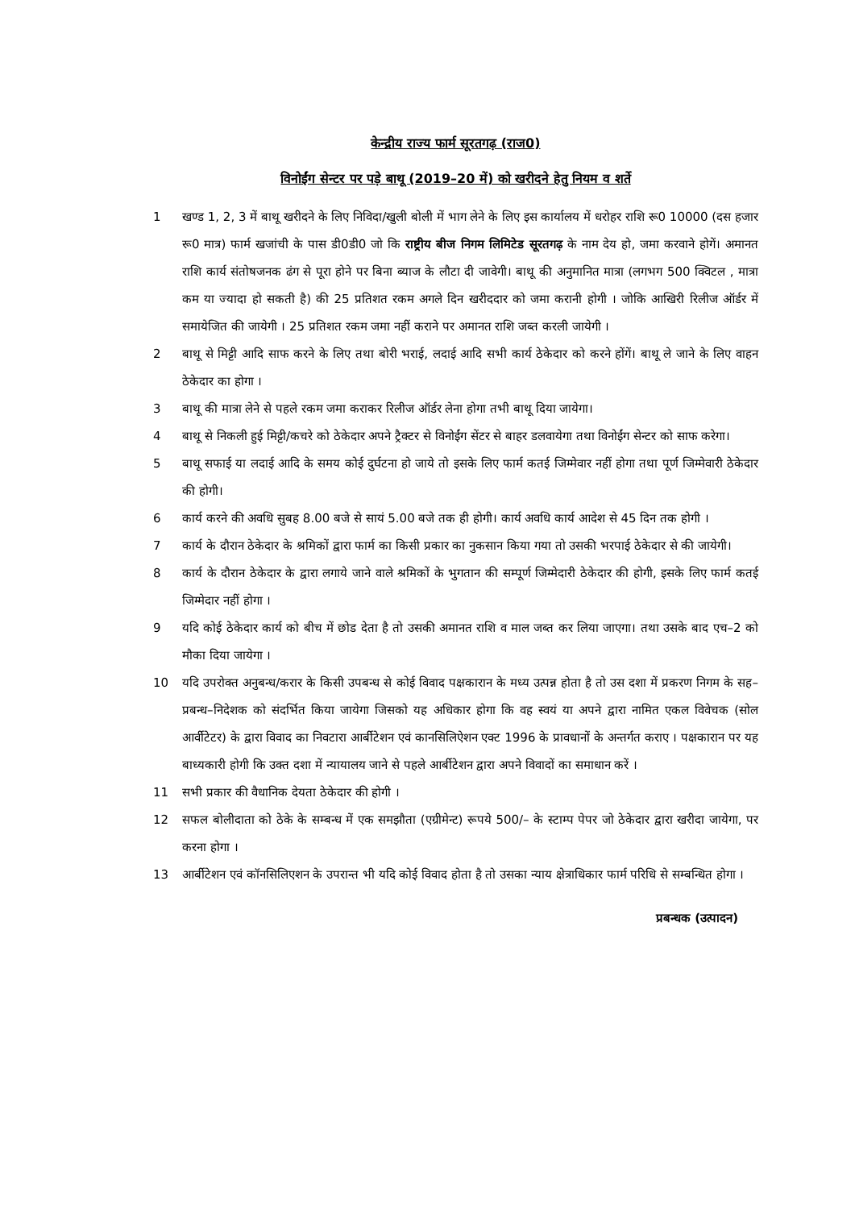केन्द्रीय राज्य फार्म सूरतगढ़ (राज0)
विनोईंग सेन्टर पर पड़े बाथू (2019–20 में) को खरीदने हेतु नियम व शर्ते
1 खण्ड 1, 2, 3 में बाथू खरीदने के लिए निविदा/खुली बोली में भाग लेने के लिए इस कार्यालय में धरोहर राशि रू0 10000 (दस हजार रू0 मात्र) फार्म खजांची के पास डी0डी0 जो कि राष्ट्रीय बीज निगम लिमिटेड सूरतगढ़ के नाम देय हो, जमा करवाने होगें। अमानत राशि कार्य संतोषजनक ढंग से पूरा होने पर बिना ब्याज के लौटा दी जावेगी। बाथू की अनुमानित मात्रा (लगभग 500 क्विटल , मात्रा कम या ज्यादा हो सकती है) की 25 प्रतिशत रकम अगले दिन खरीददार को जमा करानी होगी । जोकि आखिरी रिलीज ऑर्डर में समायेजित की जायेगी । 25 प्रतिशत रकम जमा नहीं कराने पर अमानत राशि जब्त करली जायेगी ।
2 बाथू से मिट्टी आदि साफ करने के लिए तथा बोरी भराई, लदाई आदि सभी कार्य ठेकेदार को करने होंगें। बाथू ले जाने के लिए वाहन ठेकेदार का होगा ।
3 बाथू की मात्रा लेने से पहले रकम जमा कराकर रिलीज ऑर्डर लेना होगा तभी बाथू दिया जायेगा।
4 बाथू से निकली हुई मिट्टी/कचरे को ठेकेदार अपने ट्रैक्टर से विनोईंग सेंटर से बाहर डलवायेगा तथा विनोईंग सेन्टर को साफ करेगा।
5 बाथू सफाई या लदाई आदि के समय कोई दुर्घटना हो जाये तो इसके लिए फार्म कतई जिम्मेवार नहीं होगा तथा पूर्ण जिम्मेवारी ठेकेदार की होगी।
6 कार्य करने की अवधि सुबह 8.00 बजे से सायं 5.00 बजे तक ही होगी। कार्य अवधि कार्य आदेश से 45 दिन तक होगी ।
7 कार्य के दौरान ठेकेदार के श्रमिकों द्वारा फार्म का किसी प्रकार का नुकसान किया गया तो उसकी भरपाई ठेकेदार से की जायेगी।
8 कार्य के दौरान ठेकेदार के द्वारा लगाये जाने वाले श्रमिकों के भुगतान की सम्पूर्ण जिम्मेदारी ठेकेदार की होगी, इसके लिए फार्म कतई जिम्मेदार नहीं होगा ।
9 यदि कोई ठेकेदार कार्य को बीच में छोड देता है तो उसकी अमानत राशि व माल जब्त कर लिया जाएगा। तथा उसके बाद एच–2 को मौका दिया जायेगा ।
10 यदि उपरोक्त अनुबन्ध/करार के किसी उपबन्ध से कोई विवाद पक्षकारान के मध्य उत्पन्न होता है तो उस दशा में प्रकरण निगम के सह–प्रबन्ध–निदेशक को संदर्भित किया जायेगा जिसको यह अधिकार होगा कि वह स्वयं या अपने द्वारा नामित एकल विवेचक (सोल आर्वीटेटर) के द्वारा विवाद का निवटारा आर्बीटेशन एवं कानसिलिऐशन एक्ट 1996 के प्रावधानों के अन्तर्गत कराए । पक्षकारान पर यह बाध्यकारी होगी कि उक्त दशा में न्यायालय जाने से पहले आर्बीटेशन द्वारा अपने विवादों का समाधान करें ।
11 सभी प्रकार की वैधानिक देयता ठेकेदार की होगी ।
12 सफल बोलीदाता को ठेके के सम्बन्ध में एक समझौता (एग्रीमेन्ट) रूपये 500/– के स्टाम्प पेपर जो ठेकेदार द्वारा खरीदा जायेगा, पर करना होगा ।
13 आर्बीटेशन एवं कॉनसिलिएशन के उपरान्त भी यदि कोई विवाद होता है तो उसका न्याय क्षेत्राधिकार फार्म परिधि से सम्बन्धित होगा ।
प्रबन्धक (उत्पादन)